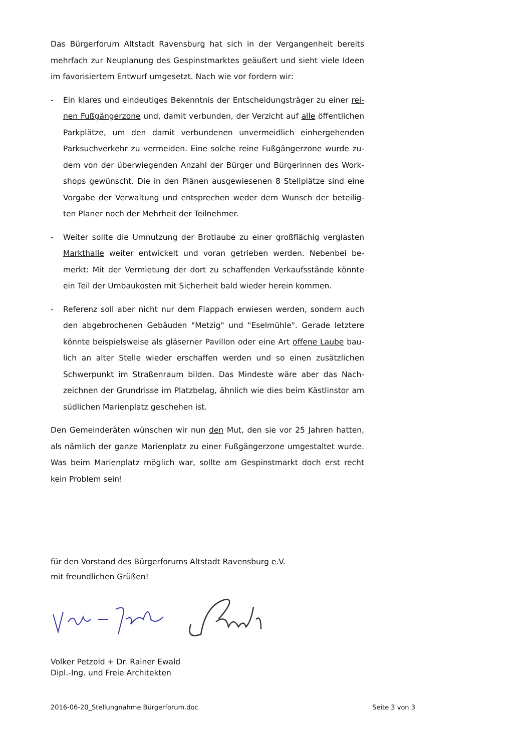Das Bürgerforum Altstadt Ravensburg hat sich in der Vergangenheit bereits mehrfach zur Neuplanung des Gespinstmarktes geäußert und sieht viele Ideen im favorisiertem Entwurf umgesetzt. Nach wie vor fordern wir:
- Ein klares und eindeutiges Bekenntnis der Entscheidungsträger zu einer rei-nen Fußgängerzone und, damit verbunden, der Verzicht auf alle öffentlichen Parkplätze, um den damit verbundenen unvermeidlich einhergehenden Parksuchverkehr zu vermeiden. Eine solche reine Fußgängerzone wurde zu-dem von der überwiegenden Anzahl der Bürger und Bürgerinnen des Work-shops gewünscht. Die in den Plänen ausgewiesenen 8 Stellplätze sind eine Vorgabe der Verwaltung und entsprechen weder dem Wunsch der beteilig-ten Planer noch der Mehrheit der Teilnehmer.
- Weiter sollte die Umnutzung der Brotlaube zu einer großflächig verglasten Markthalle weiter entwickelt und voran getrieben werden. Nebenbei be-merkt: Mit der Vermietung der dort zu schaffenden Verkaufsstände könnte ein Teil der Umbaukosten mit Sicherheit bald wieder herein kommen.
- Referenz soll aber nicht nur dem Flappach erwiesen werden, sondern auch den abgebrochenen Gebäuden "Metzig" und "Eselmühle". Gerade letztere könnte beispielsweise als gläserner Pavillon oder eine Art offene Laube bau-lich an alter Stelle wieder erschaffen werden und so einen zusätzlichen Schwerpunkt im Straßenraum bilden. Das Mindeste wäre aber das Nach-zeichnen der Grundrisse im Platzbelag, ähnlich wie dies beim Kästlinstor am südlichen Marienplatz geschehen ist.
Den Gemeinderäten wünschen wir nun den Mut, den sie vor 25 Jahren hatten, als nämlich der ganze Marienplatz zu einer Fußgängerzone umgestaltet wurde. Was beim Marienplatz möglich war, sollte am Gespinstmarkt doch erst recht kein Problem sein!
für den Vorstand des Bürgerforums Altstadt Ravensburg e.V.
mit freundlichen Grüßen!
Volker Petzold + Dr. Rainer Ewald
Dipl.-Ing. und Freie Architekten
2016-06-20_Stellungnahme Bürgerforum.doc Seite 3 von 3